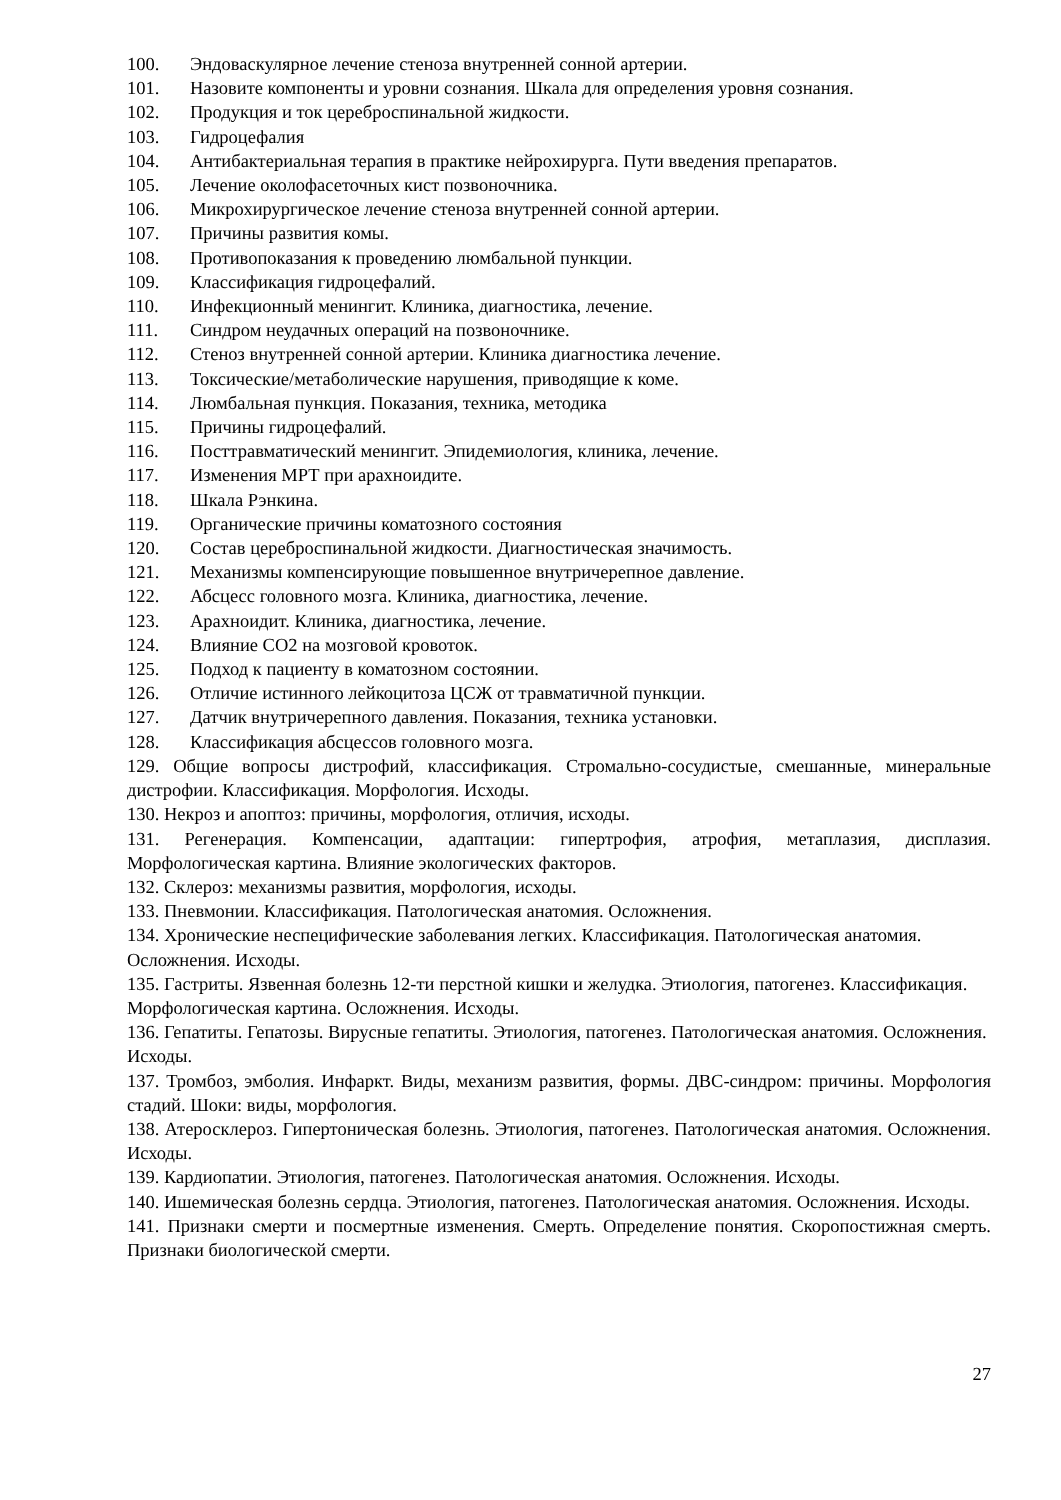100. Эндоваскулярное лечение стеноза внутренней сонной артерии.
101. Назовите компоненты и уровни сознания. Шкала для определения уровня сознания.
102. Продукция и ток цереброспинальной жидкости.
103. Гидроцефалия
104. Антибактериальная терапия в практике нейрохирурга. Пути введения препаратов.
105. Лечение околофасеточных кист позвоночника.
106. Микрохирургическое лечение стеноза внутренней сонной артерии.
107. Причины развития комы.
108. Противопоказания к проведению люмбальной пункции.
109. Классификация гидроцефалий.
110. Инфекционный менингит. Клиника, диагностика, лечение.
111. Синдром неудачных операций на позвоночнике.
112. Стеноз внутренней сонной артерии. Клиника диагностика лечение.
113. Токсические/метаболические нарушения, приводящие к коме.
114. Люмбальная пункция. Показания, техника, методика
115. Причины гидроцефалий.
116. Посттравматический менингит. Эпидемиология, клиника, лечение.
117. Изменения МРТ при арахноидите.
118. Шкала Рэнкина.
119. Органические причины коматозного состояния
120. Состав цереброспинальной жидкости. Диагностическая значимость.
121. Механизмы компенсирующие повышенное внутричерепное давление.
122. Абсцесс головного мозга. Клиника, диагностика, лечение.
123. Арахноидит. Клиника, диагностика, лечение.
124. Влияние СО2 на мозговой кровоток.
125. Подход к пациенту в коматозном состоянии.
126. Отличие истинного лейкоцитоза ЦСЖ от травматичной пункции.
127. Датчик внутричерепного давления. Показания, техника установки.
128. Классификация абсцессов головного мозга.
129. Общие вопросы дистрофий, классификация. Стромально-сосудистые, смешанные, минеральные дистрофии. Классификация. Морфология. Исходы.
130. Некроз и апоптоз: причины, морфология, отличия, исходы.
131. Регенерация. Компенсации, адаптации: гипертрофия, атрофия, метаплазия, дисплазия. Морфологическая картина. Влияние экологических факторов.
132. Склероз: механизмы развития, морфология, исходы.
133. Пневмонии. Классификация. Патологическая анатомия. Осложнения.
134. Хронические неспецифические заболевания легких. Классификация. Патологическая анатомия. Осложнения. Исходы.
135. Гастриты. Язвенная болезнь 12-ти перстной кишки и желудка. Этиология, патогенез. Классификация. Морфологическая картина. Осложнения. Исходы.
136. Гепатиты. Гепатозы. Вирусные гепатиты. Этиология, патогенез. Патологическая анатомия. Осложнения. Исходы.
137. Тромбоз, эмболия. Инфаркт. Виды, механизм развития, формы. ДВС-синдром: причины. Морфология стадий. Шоки: виды, морфология.
138. Атеросклероз. Гипертоническая болезнь. Этиология, патогенез. Патологическая анатомия. Осложнения. Исходы.
139. Кардиопатии. Этиология, патогенез. Патологическая анатомия. Осложнения. Исходы.
140. Ишемическая болезнь сердца. Этиология, патогенез. Патологическая анатомия. Осложнения. Исходы.
141. Признаки смерти и посмертные изменения. Смерть. Определение понятия. Скоропостижная смерть. Признаки биологической смерти.
27